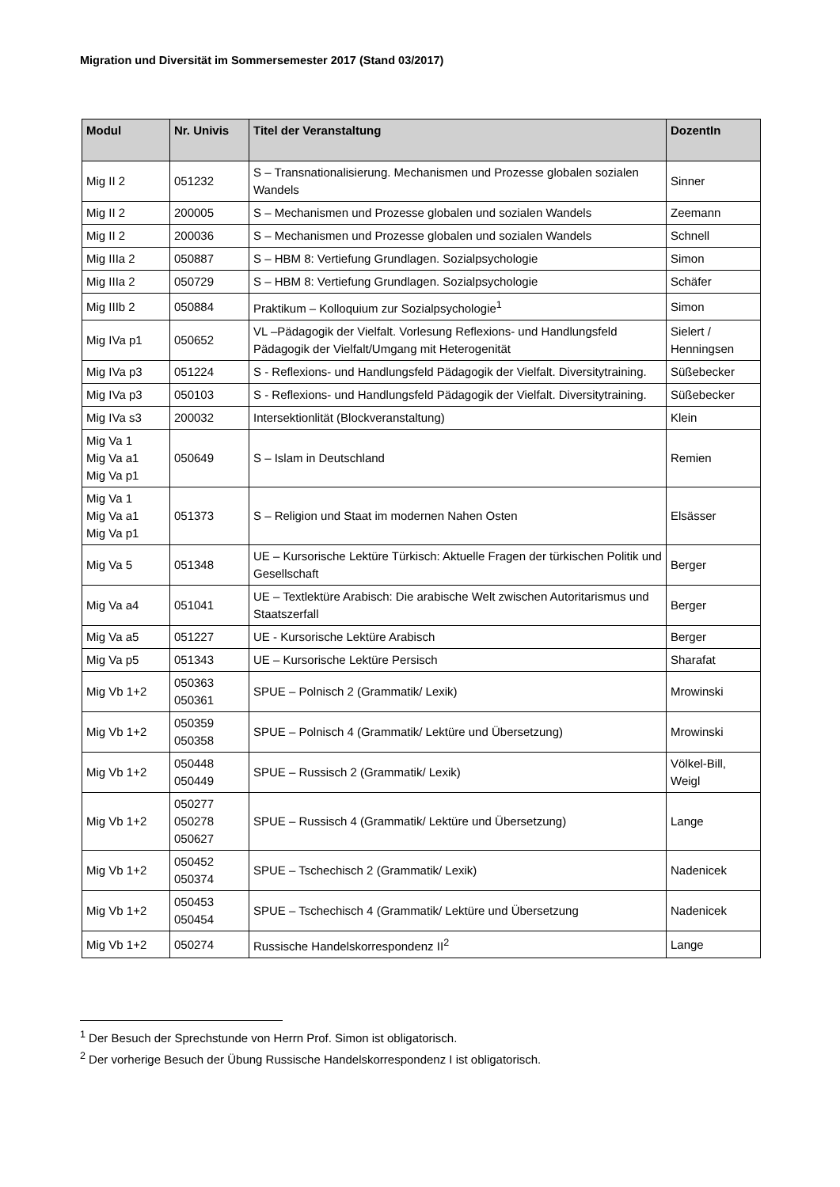Migration und Diversität im Sommersemester 2017 (Stand 03/2017)
| Modul | Nr. Univis | Titel der Veranstaltung | DozentIn |
| --- | --- | --- | --- |
| Mig II 2 | 051232 | S – Transnationalisierung. Mechanismen und Prozesse globalen sozialen Wandels | Sinner |
| Mig II 2 | 200005 | S – Mechanismen und Prozesse globalen und sozialen Wandels | Zeemann |
| Mig II 2 | 200036 | S – Mechanismen und Prozesse globalen und sozialen Wandels | Schnell |
| Mig IIIa 2 | 050887 | S – HBM 8: Vertiefung Grundlagen. Sozialpsychologie | Simon |
| Mig IIIa 2 | 050729 | S – HBM 8: Vertiefung Grundlagen. Sozialpsychologie | Schäfer |
| Mig IIIb 2 | 050884 | Praktikum – Kolloquium zur Sozialpsychologie<sup>1</sup> | Simon |
| Mig IVa p1 | 050652 | VL –Pädagogik der Vielfalt. Vorlesung Reflexions- und Handlungsfeld Pädagogik der Vielfalt/Umgang mit Heterogenität | Sielert / Henningsen |
| Mig IVa p3 | 051224 | S - Reflexions- und Handlungsfeld Pädagogik der Vielfalt. Diversitytraining. | Süßebecker |
| Mig IVa p3 | 050103 | S - Reflexions- und Handlungsfeld Pädagogik der Vielfalt. Diversitytraining. | Süßebecker |
| Mig IVa s3 | 200032 | Intersektionlität (Blockveranstaltung) | Klein |
| Mig Va 1 Mig Va a1 Mig Va p1 | 050649 | S – Islam in Deutschland | Remien |
| Mig Va 1 Mig Va a1 Mig Va p1 | 051373 | S – Religion und Staat im modernen Nahen Osten | Elsässer |
| Mig Va 5 | 051348 | UE – Kursorische Lektüre Türkisch: Aktuelle Fragen der türkischen Politik und Gesellschaft | Berger |
| Mig Va a4 | 051041 | UE – Textlektüre Arabisch: Die arabische Welt zwischen Autoritarismus und Staatszerfall | Berger |
| Mig Va a5 | 051227 | UE - Kursorische Lektüre Arabisch | Berger |
| Mig Va p5 | 051343 | UE – Kursorische Lektüre Persisch | Sharafat |
| Mig Vb 1+2 | 050363 050361 | SPUE – Polnisch 2 (Grammatik/ Lexik) | Mrowinski |
| Mig Vb 1+2 | 050359 050358 | SPUE – Polnisch 4 (Grammatik/ Lektüre und Übersetzung) | Mrowinski |
| Mig Vb 1+2 | 050448 050449 | SPUE – Russisch 2 (Grammatik/ Lexik) | Völkel-Bill, Weigl |
| Mig Vb 1+2 | 050277 050278 050627 | SPUE – Russisch 4 (Grammatik/ Lektüre und Übersetzung) | Lange |
| Mig Vb 1+2 | 050452 050374 | SPUE – Tschechisch 2 (Grammatik/ Lexik) | Nadenicek |
| Mig Vb 1+2 | 050453 050454 | SPUE – Tschechisch 4 (Grammatik/ Lektüre und Übersetzung | Nadenicek |
| Mig Vb 1+2 | 050274 | Russische Handelskorrespondenz II<sup>2</sup> | Lange |
<sup>1</sup> Der Besuch der Sprechstunde von Herrn Prof. Simon ist obligatorisch.
<sup>2</sup> Der vorherige Besuch der Übung Russische Handelskorrespondenz I ist obligatorisch.